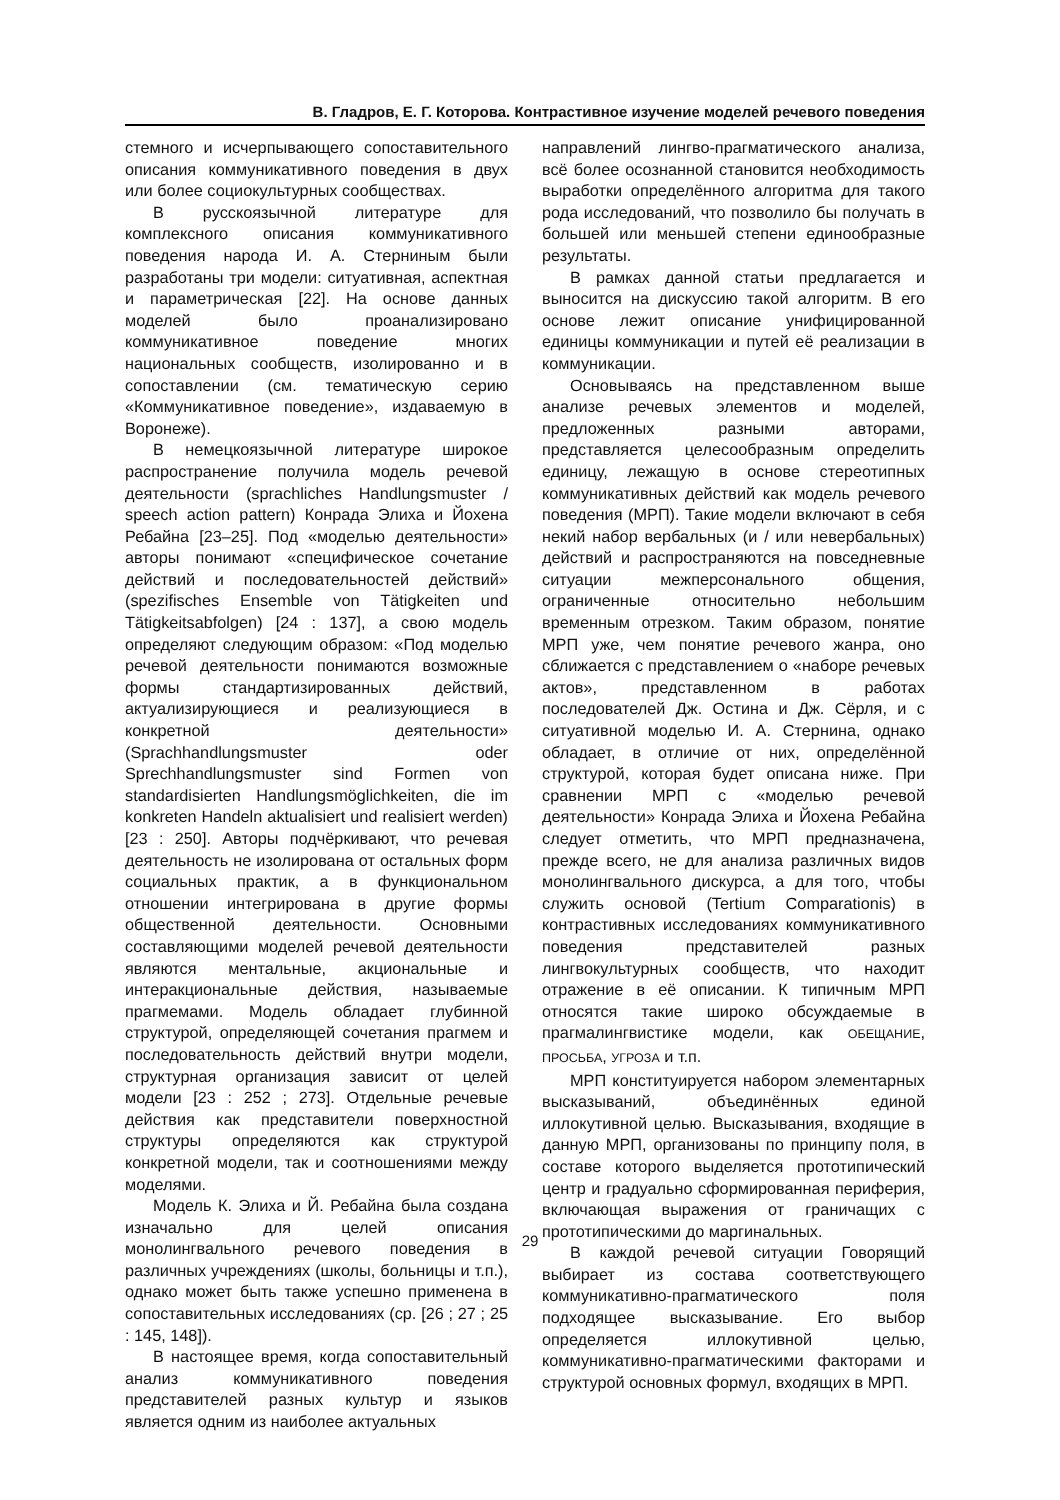В. Гладров, Е. Г. Которова. Контрастивное изучение моделей речевого поведения
стемного и исчерпывающего сопоставительного описания коммуникативного поведения в двух или более социокультурных сообществах.
В русскоязычной литературе для комплексного описания коммуникативного поведения народа И. А. Стерниным были разработаны три модели: ситуативная, аспектная и параметрическая [22]. На основе данных моделей было проанализировано коммуникативное поведение многих национальных сообществ, изолированно и в сопоставлении (см. тематическую серию «Коммуникативное поведение», издаваемую в Воронеже).
В немецкоязычной литературе широкое распространение получила модель речевой деятельности (sprachliches Handlungsmuster / speech action pattern) Конрада Элиха и Йохена Ребайна [23–25]. Под «моделью деятельности» авторы понимают «специфическое сочетание действий и последовательностей действий» (spezifisches Ensemble von Tätigkeiten und Tätigkeitsabfolgen) [24 : 137], а свою модель определяют следующим образом: «Под моделью речевой деятельности понимаются возможные формы стандартизированных действий, актуализирующиеся и реализующиеся в конкретной деятельности» (Sprachhandlungsmuster oder Sprechhandlungsmuster sind Formen von standardisierten Handlungsmöglichkeiten, die im konkreten Handeln aktualisiert und realisiert werden) [23 : 250]. Авторы подчёркивают, что речевая деятельность не изолирована от остальных форм социальных практик, а в функциональном отношении интегрирована в другие формы общественной деятельности. Основными составляющими моделей речевой деятельности являются ментальные, акциональные и интеракциональные действия, называемые прагмемами. Модель обладает глубинной структурой, определяющей сочетания прагмем и последовательность действий внутри модели, структурная организация зависит от целей модели [23 : 252 ; 273]. Отдельные речевые действия как представители поверхностной структуры определяются как структурой конкретной модели, так и соотношениями между моделями.
Модель К. Элиха и Й. Ребайна была создана изначально для целей описания монолингвального речевого поведения в различных учреждениях (школы, больницы и т.п.), однако может быть также успешно применена в сопоставительных исследованиях (ср. [26 ; 27 ; 25 : 145, 148]).
В настоящее время, когда сопоставительный анализ коммуникативного поведения представителей разных культур и языков является одним из наиболее актуальных
направлений лингво-прагматического анализа, всё более осознанной становится необходимость выработки определённого алгоритма для такого рода исследований, что позволило бы получать в большей или меньшей степени единообразные результаты.
В рамках данной статьи предлагается и выносится на дискуссию такой алгоритм. В его основе лежит описание унифицированной единицы коммуникации и путей её реализации в коммуникации.
Основываясь на представленном выше анализе речевых элементов и моделей, предложенных разными авторами, представляется целесообразным определить единицу, лежащую в основе стереотипных коммуникативных действий как модель речевого поведения (МРП). Такие модели включают в себя некий набор вербальных (и / или невербальных) действий и распространяются на повседневные ситуации межперсонального общения, ограниченные относительно небольшим временным отрезком. Таким образом, понятие МРП уже, чем понятие речевого жанра, оно сближается с представлением о «наборе речевых актов», представленном в работах последователей Дж. Остина и Дж. Сёрля, и с ситуативной моделью И. А. Стернина, однако обладает, в отличие от них, определённой структурой, которая будет описана ниже. При сравнении МРП с «моделью речевой деятельности» Конрада Элиха и Йохена Ребайна следует отметить, что МРП предназначена, прежде всего, не для анализа различных видов монолингвального дискурса, а для того, чтобы служить основой (Tertium Comparationis) в контрастивных исследованиях коммуникативного поведения представителей разных лингвокультурных сообществ, что находит отражение в её описании. К типичным МРП относятся такие широко обсуждаемые в прагмалингвистике модели, как ОБЕЩАНИЕ, ПРОСЬБА, УГРОЗА и т.п.
МРП конституируется набором элементарных высказываний, объединённых единой иллокутивной целью. Высказывания, входящие в данную МРП, организованы по принципу поля, в составе которого выделяется прототипический центр и градуально сформированная периферия, включающая выражения от граничащих с прототипическими до маргинальных.
В каждой речевой ситуации Говорящий выбирает из состава соответствующего коммуникативно-прагматического поля подходящее высказывание. Его выбор определяется иллокутивной целью, коммуникативно-прагматическими факторами и структурой основных формул, входящих в МРП.
29